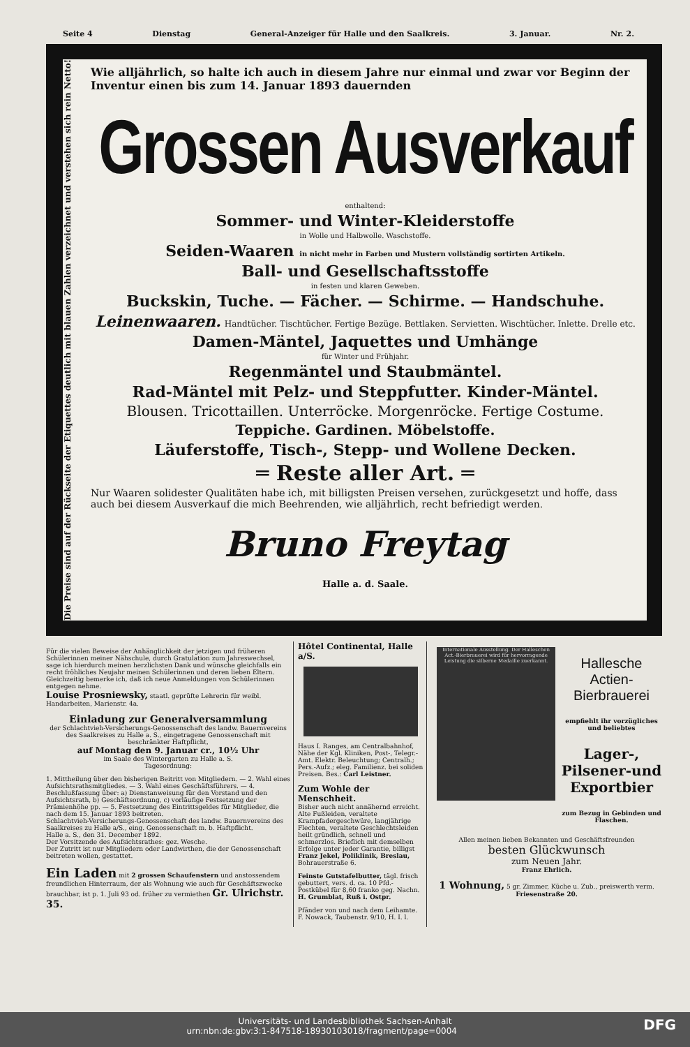Seite 4 Dienstag General-Anzeiger für Halle und den Saalkreis. 3. Januar. Nr. 2.
Die Preise sind auf der Rückseite der Etiquettes deutlich mit blauen Zahlen verzeichnet und verstehen sich rein Netto!
Wie alljährlich, so halte ich auch in diesem Jahre nur einmal und zwar vor Beginn der Inventur einen bis zum 14. Januar 1893 dauernden
Grossen Ausverkauf
enthaltend:
Sommer- und Winter-Kleiderstoffe
in Wolle und Halbwolle. Waschstoffe.
Seiden-Waaren in nicht mehr in Farben und Mustern vollständig sortirten Artikeln.
Ball- und Gesellschaftsstoffe
in festen und klaren Geweben.
Buckskin, Tuche. — Fächer. — Schirme. — Handschuhe.
Leinenwaaren. Handtücher. Tischtücher. Fertige Bezüge. Bettlaken. Servietten. Wischtücher. Inlette. Drelle etc.
Damen-Mäntel, Jaquettes und Umhänge
für Winter und Frühjahr.
Regenmäntel und Staubmäntel.
Rad-Mäntel mit Pelz- und Steppfutter. Kinder-Mäntel.
Blousen. Tricottaillen. Unterröcke. Morgenröcke. Fertige Costume.
Teppiche. Gardinen. Möbelstoffe.
Läuferstoffe, Tisch-, Stepp- und Wollene Decken.
═ Reste aller Art. ═
Nur Waaren solidester Qualitäten habe ich, mit billigsten Preisen versehen, zurückgesetzt und hoffe, dass auch bei diesem Ausverkauf die mich Beehrenden, wie alljährlich, recht befriedigt werden.
Bruno Freytag
Halle a. d. Saale.
Für die vielen Beweise der Anhänglichkeit der jetzigen und früheren Schülerinnen meiner Nähschule, durch Gratulation zum Jahreswechsel, sage ich hierdurch meinen herzlichsten Dank und wünsche gleichfalls ein recht fröhliches Neujahr meinen Schülerinnen und deren lieben Eltern. Gleichzeitig bemerke ich, daß ich neue Anmeldungen von Schülerinnen entgegen nehme.
Louise Prosniewsky, staatl. geprüfte Lehrerin für weibl. Handarbeiten, Marienstr. 4a.
Einladung zur Generalversammlung
der Schlachtvieh-Versicherungs-Genossenschaft des landw. Bauernvereins des Saalkreises zu Halle a. S., eingetragene Genossenschaft mit beschränkter Haftpflicht,
auf Montag den 9. Januar cr., 10½ Uhr
im Saale des Wintergarten zu Halle a. S.
Tagesordnung:
1. Mittheilung über den bisherigen Beitritt von Mitgliedern. — 2. Wahl eines Aufsichtsrathsmitgliedes. — 3. Wahl eines Geschäftsführers. — 4. Beschlußfassung über: a) Dienstanweisung für den Vorstand und den Aufsichtsrath, b) Geschäftsordnung, c) vorläufige Festsetzung der Prämienhöhe pp. — 5. Festsetzung des Eintrittsgeldes für Mitglieder, die nach dem 15. Januar 1893 beitreten.
Schlachtvieh-Versicherungs-Genossenschaft des landw. Bauernvereins des Saalkreises zu Halle a/S., eing. Genossenschaft m. b. Haftpflicht.
Halle a. S., den 31. December 1892.
Der Vorsitzende des Aufsichtsrathes: gez. Wesche.
Der Zutritt ist nur Mitgliedern oder Landwirthen, die der Genossenschaft beitreten wollen, gestattet.
Ein Laden mit 2 grossen Schaufenstern und anstossendem freundlichen Hinterraum, der als Wohnung wie auch für Geschäftszwecke brauchbar, ist p. 1. Juli 93 od. früher zu vermiethen Gr. Ulrichstr. 35.
Hôtel Continental, Halle a/S.
Haus I. Ranges, am Centralbahnhof, Nähe der Kgl. Kliniken, Post-, Telegr.-Amt. Elektr. Beleuchtung; Centralh.; Pers.-Aufz.; eleg. Familienz. bei soliden Preisen. Bes.: Carl Leistner.
Zum Wohle der Menschheit.
Bisher auch nicht annähernd erreicht. Alte Fußleiden, veraltete Krampfadergeschwüre, langjährige Flechten, veraltete Geschlechtsleiden heilt gründlich, schnell und schmerzlos. Brieflich mit demselben Erfolge unter jeder Garantie, billigst Franz Jekel, Poliklinik, Breslau, Bohrauerstraße 6.
Feinste Gutstafelbutter, tägl. frisch gebuttert, vers. d. ca. 10 Pfd.-Postkübel für 8,60 franko geg. Nachn. H. Grumblat, Ruß i. Ostpr.
Pfänder von und nach dem Leihamte. F. Nowack, Taubenstr. 9/10, H. I. l.
Internationale Ausstellung. Der Halleschen Act.-Bierbrauerei wird für hervorragende Leistung die silberne Medaille zuerkannt.
Hallesche Actien-Bierbrauerei
empfiehlt ihr vorzügliches und beliebtes
Lager-, Pilsener-und Exportbier
zum Bezug in Gebinden und Flaschen.
Allen meinen lieben Bekannten und Geschäftsfreunden
besten Glückwunsch
zum Neuen Jahr.
Franz Ehrlich.
1 Wohnung, 5 gr. Zimmer, Küche u. Zub., preiswerth verm. Friesenstraße 20.
Universitäts- und Landesbibliothek Sachsen-Anhalt
urn:nbn:de:gbv:3:1-847518-18930103018/fragment/page=0004 DFG